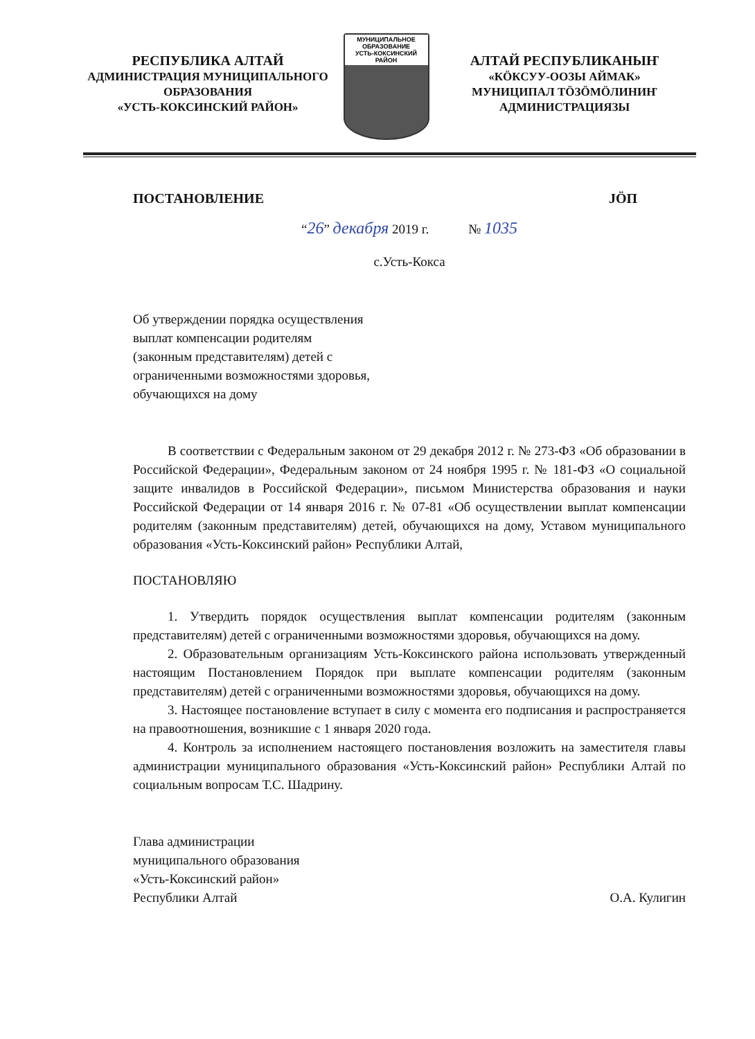РЕСПУБЛИКА АЛТАЙ
АДМИНИСТРАЦИЯ МУНИЦИПАЛЬНОГО
ОБРАЗОВАНИЯ
«УСТЬ-КОКСИНСКИЙ РАЙОН»
МУНИЦИПАЛЬНОЕ ОБРАЗОВАНИЕ
УСТЬ-КОКСИНСКИЙ
РАЙОН
АЛТАЙ РЕСПУБЛИКАНЫҤ
«КÖКСУУ-ООЗЫ АЙМАК»
МУНИЦИПАЛ ТÖЗÖМÖЛИНИҤ
АДМИНИСТРАЦИЯЗЫ
ПОСТАНОВЛЕНИЕ JÖП
“26” декабря 2019 г. № 1035
с.Усть-Кокса
Об утверждении порядка осуществления
выплат компенсации родителям
(законным представителям) детей с
ограниченными возможностями здоровья,
обучающихся на дому
В соответствии с Федеральным законом от 29 декабря 2012 г. № 273-ФЗ «Об образовании в Российской Федерации», Федеральным законом от 24 ноября 1995 г. № 181-ФЗ «О социальной защите инвалидов в Российской Федерации», письмом Министерства образования и науки Российской Федерации от 14 января 2016 г. № 07-81 «Об осуществлении выплат компенсации родителям (законным представителям) детей, обучающихся на дому, Уставом муниципального образования «Усть-Коксинский район» Республики Алтай,
ПОСТАНОВЛЯЮ
1. Утвердить порядок осуществления выплат компенсации родителям (законным представителям) детей с ограниченными возможностями здоровья, обучающихся на дому.
2. Образовательным организациям Усть-Коксинского района использовать утвержденный настоящим Постановлением Порядок при выплате компенсации родителям (законным представителям) детей с ограниченными возможностями здоровья, обучающихся на дому.
3. Настоящее постановление вступает в силу с момента его подписания и распространяется на правоотношения, возникшие с 1 января 2020 года.
4. Контроль за исполнением настоящего постановления возложить на заместителя главы администрации муниципального образования «Усть-Коксинский район» Республики Алтай по социальным вопросам Т.С. Шадрину.
Глава администрации
муниципального образования
«Усть-Коксинский район»
Республики Алтай
О.А. Кулигин